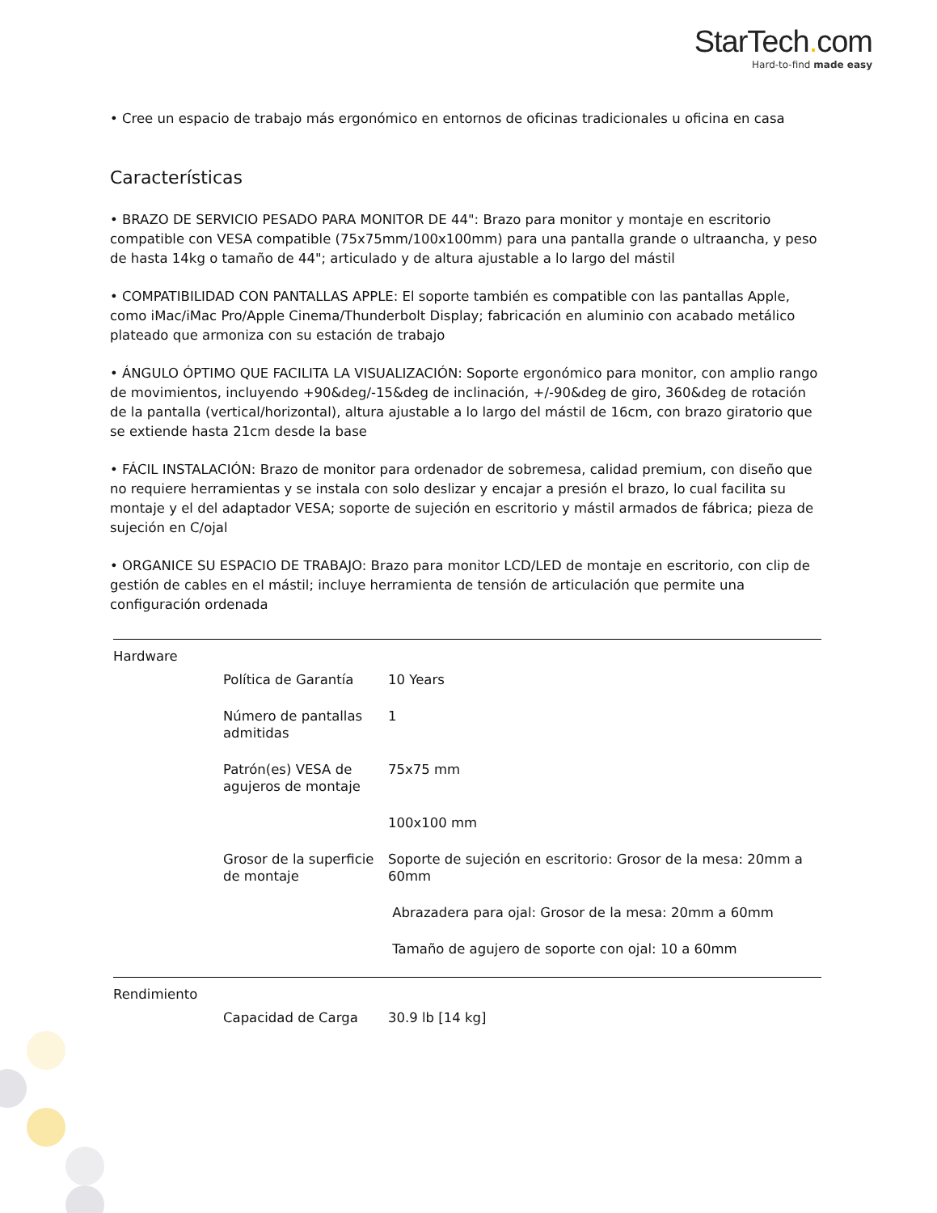StarTech. com
Hard-to-find made easy
• Cree un espacio de trabajo más ergonómico en entornos de oficinas tradicionales u oficina en casa
Características
• BRAZO DE SERVICIO PESADO PARA MONITOR DE 44": Brazo para monitor y montaje en escritorio compatible con VESA compatible (75x75mm/100x100mm) para una pantalla grande o ultraancha, y peso de hasta 14kg o tamaño de 44"; articulado y de altura ajustable a lo largo del mástil
• COMPATIBILIDAD CON PANTALLAS APPLE: El soporte también es compatible con las pantallas Apple, como iMac/iMac Pro/Apple Cinema/Thunderbolt Display; fabricación en aluminio con acabado metálico plateado que armoniza con su estación de trabajo
• ÁNGULO ÓPTIMO QUE FACILITA LA VISUALIZACIÓN: Soporte ergonómico para monitor, con amplio rango de movimientos, incluyendo +90&deg/-15&deg de inclinación, +/-90&deg de giro, 360&deg de rotación de la pantalla (vertical/horizontal), altura ajustable a lo largo del mástil de 16cm, con brazo giratorio que se extiende hasta 21cm desde la base
• FÁCIL INSTALACIÓN: Brazo de monitor para ordenador de sobremesa, calidad premium, con diseño que no requiere herramientas y se instala con solo deslizar y encajar a presión el brazo, lo cual facilita su montaje y el del adaptador VESA; soporte de sujeción en escritorio y mástil armados de fábrica; pieza de sujeción en C/ojal
• ORGANICE SU ESPACIO DE TRABAJO: Brazo para monitor LCD/LED de montaje en escritorio, con clip de gestión de cables en el mástil; incluye herramienta de tensión de articulación que permite una configuración ordenada
| Hardware | | |
| | Política de Garantía | 10 Years |
| | Número de pantallas admitidas | 1 |
| | Patrón(es) VESA de agujeros de montaje | 75x75 mm |
| | | 100x100 mm |
| | Grosor de la superficie de montaje | Soporte de sujeción en escritorio: Grosor de la mesa: 20mm a 60mm |
| | | Abrazadera para ojal: Grosor de la mesa: 20mm a 60mm |
| | | Tamaño de agujero de soporte con ojal: 10 a 60mm |
| Rendimiento | | |
| | Capacidad de Carga | 30.9 lb [14 kg] |